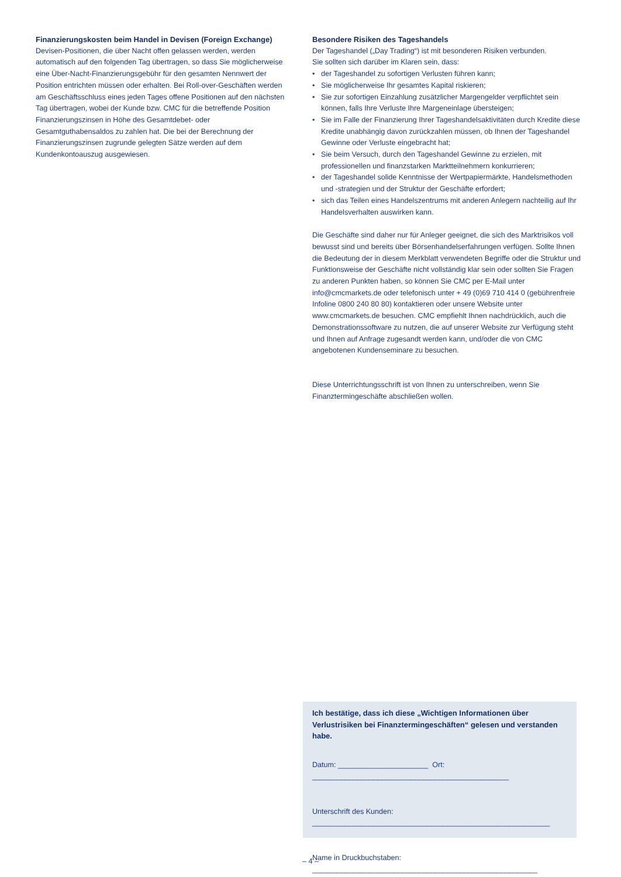Finanzierungskosten beim Handel in Devisen (Foreign Exchange)
Devisen-Positionen, die über Nacht offen gelassen werden, werden automatisch auf den folgenden Tag übertragen, so dass Sie möglicherweise eine Über-Nacht-Finanzierungsgebühr für den gesamten Nennwert der Position entrichten müssen oder erhalten. Bei Roll-over-Geschäften werden am Geschäftsschluss eines jeden Tages offene Positionen auf den nächsten Tag übertragen, wobei der Kunde bzw. CMC für die betreffende Position Finanzierungszinsen in Höhe des Gesamtdebet- oder Gesamtguthabensaldos zu zahlen hat. Die bei der Berechnung der Finanzierungszinsen zugrunde gelegten Sätze werden auf dem Kundenkontoauszug ausgewiesen.
Besondere Risiken des Tageshandels
Der Tageshandel („Day Trading“) ist mit besonderen Risiken verbunden.
Sie sollten sich darüber im Klaren sein, dass:
• der Tageshandel zu sofortigen Verlusten führen kann;
• Sie möglicherweise Ihr gesamtes Kapital riskieren;
• Sie zur sofortigen Einzahlung zusätzlicher Margengelder verpflichtet sein können, falls Ihre Verluste Ihre Margeneinlage übersteigen;
• Sie im Falle der Finanzierung Ihrer Tageshandelsaktivitäten durch Kredite diese Kredite unabhängig davon zurückzahlen müssen, ob Ihnen der Tageshandel Gewinne oder Verluste eingebracht hat;
• Sie beim Versuch, durch den Tageshandel Gewinne zu erzielen, mit professionellen und finanzstarken Marktteilnehmern konkurrieren;
• der Tageshandel solide Kenntnisse der Wertpapiermärkte, Handelsmethoden und -strategien und der Struktur der Geschäfte erfordert;
• sich das Teilen eines Handelszentrums mit anderen Anlegern nachteilig auf Ihr Handelsverhalten auswirken kann.
Die Geschäfte sind daher nur für Anleger geeignet, die sich des Marktrisikos voll bewusst sind und bereits über Börsenhandelserfahrungen verfügen. Sollte Ihnen die Bedeutung der in diesem Merkblatt verwendeten Begriffe oder die Struktur und Funktionsweise der Geschäfte nicht vollständig klar sein oder sollten Sie Fragen zu anderen Punkten haben, so können Sie CMC per E-Mail unter info@cmcmarkets.de oder telefonisch unter + 49 (0)69 710 414 0 (gebührenfreie Infoline 0800 240 80 80) kontaktieren oder unsere Website unter www.cmcmarkets.de besuchen. CMC empfiehlt Ihnen nachdrücklich, auch die Demonstrationssoftware zu nutzen, die auf unserer Website zur Verfügung steht und Ihnen auf Anfrage zugesandt werden kann, und/oder die von CMC angebotenen Kundenseminare zu besuchen.
Diese Unterrichtungsschrift ist von Ihnen zu unterschreiben, wenn Sie Finanztermingeschäfte abschließen wollen.
Ich bestätige, dass ich diese „Wichtigen Informationen über Verlustrisiken bei Finanztermingeschäften“ gelesen und verstanden habe.
Datum: ______________________ Ort: ________________________________________________
Unterschrift des Kunden: __________________________________________________________
Name in Druckbuchstaben: _______________________________________________________
– 4 –